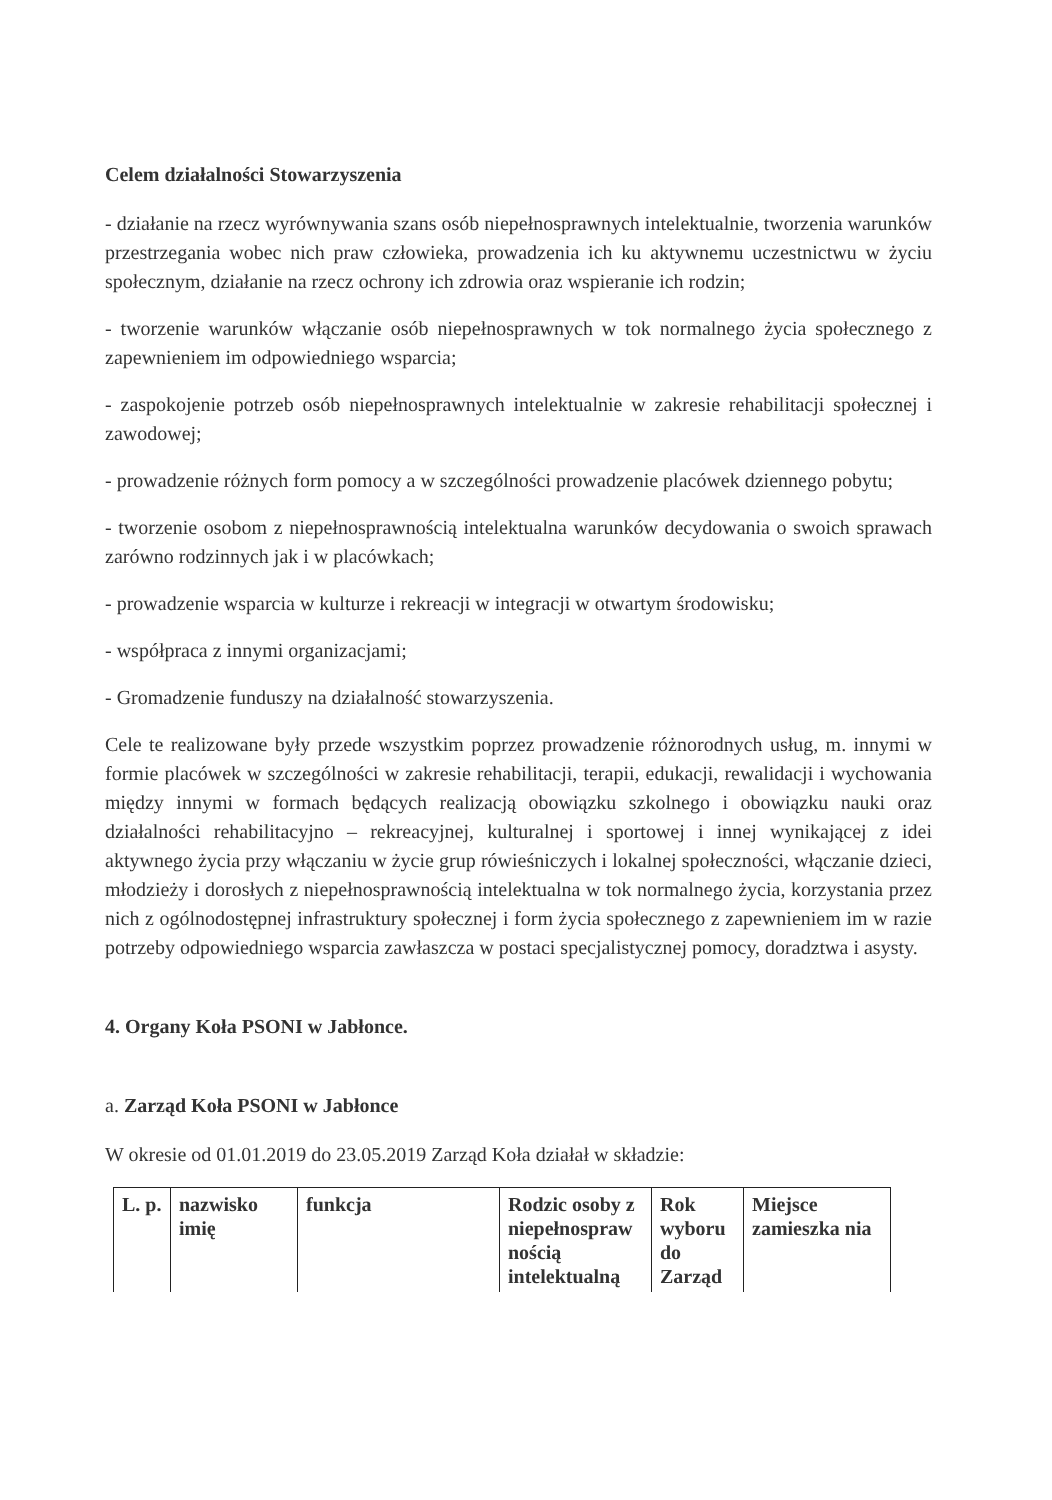Celem działalności Stowarzyszenia
- działanie na rzecz wyrównywania szans osób niepełnosprawnych intelektualnie, tworzenia warunków przestrzegania wobec nich praw człowieka, prowadzenia ich ku aktywnemu uczestnictwu w życiu społecznym, działanie na rzecz ochrony ich zdrowia oraz wspieranie ich rodzin;
- tworzenie warunków włączanie osób niepełnosprawnych w tok normalnego życia społecznego z zapewnieniem im odpowiedniego wsparcia;
- zaspokojenie potrzeb osób niepełnosprawnych intelektualnie w zakresie rehabilitacji społecznej i zawodowej;
- prowadzenie różnych form pomocy a w szczególności prowadzenie placówek dziennego pobytu;
- tworzenie osobom z niepełnosprawnością intelektualna warunków decydowania o swoich sprawach zarówno rodzinnych jak i w placówkach;
- prowadzenie wsparcia w kulturze i rekreacji w integracji w otwartym środowisku;
- współpraca z innymi organizacjami;
- Gromadzenie funduszy na działalność stowarzyszenia.
Cele te realizowane były przede wszystkim poprzez prowadzenie różnorodnych usług, m. innymi w formie placówek w szczególności w zakresie rehabilitacji, terapii, edukacji, rewalidacji i wychowania między innymi w formach będących realizacją obowiązku szkolnego i obowiązku nauki oraz działalności rehabilitacyjno – rekreacyjnej, kulturalnej i sportowej i innej wynikającej z idei aktywnego życia przy włączaniu w życie grup rówieśniczych i lokalnej społeczności, włączanie dzieci, młodzieży i dorosłych z niepełnosprawnością intelektualna w tok normalnego życia, korzystania przez nich z ogólnodostępnej infrastruktury społecznej i form życia społecznego z zapewnieniem im w razie potrzeby odpowiedniego wsparcia zawłaszcza w postaci specjalistycznej pomocy, doradztwa i asysty.
4. Organy Koła PSONI w Jabłonce.
a. Zarząd Koła PSONI w Jabłonce
W okresie od 01.01.2019 do 23.05.2019 Zarząd Koła działał w składzie:
| L. p. | nazwisko imię | funkcja | Rodzic osoby z niepełnospraw nością intelektualną | Rok wyboru do Zarząd | Miejsce zamieszka nia |
| --- | --- | --- | --- | --- | --- |